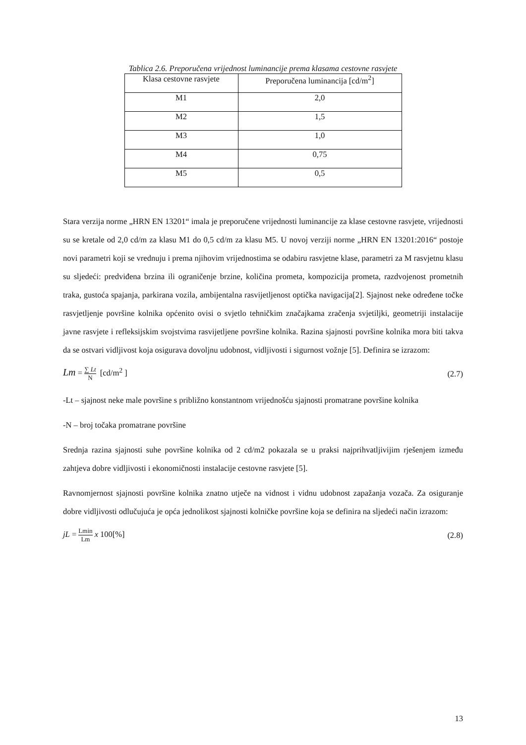Tablica 2.6. Preporučena vrijednost luminancije prema klasama cestovne rasvjete
| Klasa cestovne rasvjete | Preporučena luminancija [cd/m<sup>2</sup>] |
| --- | --- |
| M1 | 2,0 |
| M2 | 1,5 |
| M3 | 1,0 |
| M4 | 0,75 |
| M5 | 0,5 |
Stara verzija norme „HRN EN 13201“ imala je preporučene vrijednosti luminancije za klase cestovne rasvjete, vrijednosti su se kretale od 2,0 cd/m za klasu M1 do 0,5 cd/m za klasu M5. U novoj verziji norme „HRN EN 13201:2016“ postoje novi parametri koji se vrednuju i prema njihovim vrijednostima se odabiru rasvjetne klase, parametri za M rasvjetnu klasu su sljedeći: predviđena brzina ili ograničenje brzine, količina prometa, kompozicija prometa, razdvojenost prometnih traka, gustoća spajanja, parkirana vozila, ambijentalna rasvijetljenost optička navigacija[2]. Sjajnost neke određene točke rasvjetljenje površine kolnika općenito ovisi o svjetlo tehničkim značajkama zračenja svjetiljki, geometriji instalacije javne rasvjete i refleksijskim svojstvima rasvijetljene površine kolnika. Razina sjajnosti površine kolnika mora biti takva da se ostvari vidljivost koja osigurava dovoljnu udobnost, vidljivosti i sigurnost vožnje [5]. Definira se izrazom:
Lm = ∑ Lt N [cd/m<sup>2</sup> ] (2.7)
-Lt – sjajnost neke male površine s približno konstantnom vrijednošću sjajnosti promatrane površine kolnika
-N – broj točaka promatrane površine
Srednja razina sjajnosti suhe površine kolnika od 2 cd/m2 pokazala se u praksi najprihvatljivijim rješenjem između zahtjeva dobre vidljivosti i ekonomičnosti instalacije cestovne rasvjete [5].
Ravnomjernost sjajnosti površine kolnika znatno utječe na vidnost i vidnu udobnost zapažanja vozača. Za osiguranje dobre vidljivosti odlučujuća je opća jednolikost sjajnosti kolničke površine koja se definira na sljedeći način izrazom:
jL = Lmin Lm x 100[%] (2.8)
13